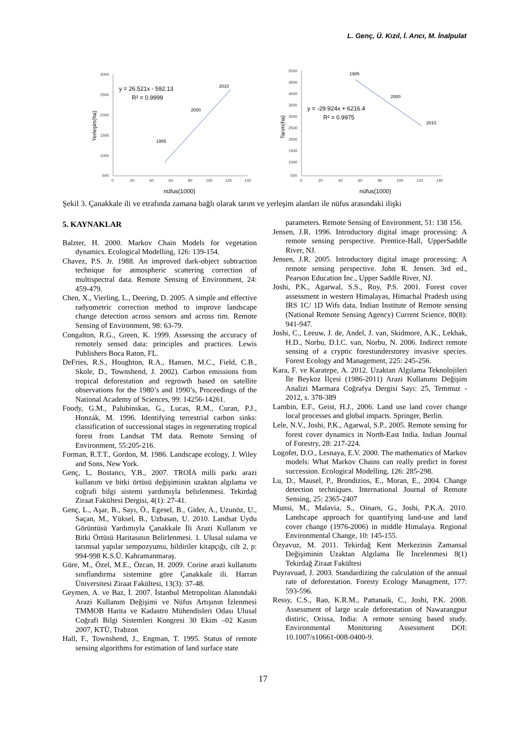L. Genç, Ü. Kızıl, İ. Arıcı, M. İnalpulat
3000
2500
2000
1500
1000
500
0
20
40
60
80
100
120
140
1985
2000
2010
y = 26.521x - 592.13
R² = 0.9999
Yerleşim(ha)
nüfus(1000)
5000
4500
4000
3500
3000
2500
2000
1500
1000
500
0
20
40
60
80
100
120
140
1985
2000
2010
y = -29.924x + 6216.4
R² = 0.9975
Tarım(ha)
nüfus(1000)
Şekil 3. Çanakkale ili ve etrafında zamana bağlı olarak tarım ve yerleşim alanları ile nüfus arasındaki ilişki
5. KAYNAKLAR
Balzter, H. 2000. Markov Chain Models for vegetation dynamics. Ecological Modelling, 126: 139-154.
Chavez, P.S. Jr. 1988. An improved dark-object subtraction technique for atmospheric scattering correction of multispectral data. Remote Sensing of Environment, 24: 459-479.
Chen, X., Vierling, L., Deering, D. 2005. A simple and effective radyometric correction method to improve landscape change detection across sensors and across tim. Remote Sensing of Environment, 98: 63-79.
Congalton, R.G., Green, K. 1999. Assessing the accuracy of remotely sensed data: principles and practices. Lewis Publishers Boca Raton, FL.
DeFries, R.S., Houghton, R.A., Hansen, M.C., Field, C.B., Skole, D., Townshend, J. 2002). Carbon emissions from tropical deforestation and regrowth based on satellite observations for the 1980’s and 1990’s, Proceedings of the National Academy of Sciences, 99: 14256-14261.
Foody, G.M., Palubinskas, G., Lucas, R.M., Curan, P.J., Honzák, M. 1996. Identifying terrestrial carbon sinks: classification of successional stages in regenerating tropical forest from Landsat TM data. Remote Sensing of Environment, 55:205-216.
Forman, R.T.T., Gordon, M. 1986. Landscape ecology, J. Wiley and Sons, New York.
Genç, L, Bostancı, Y.B., 2007. TROİA milli parkı arazi kullanım ve bitki örtüsü değişiminin uzaktan algılama ve coğrafi bilgi sistemi yardımıyla belirlenmesi. Tekirdağ Ziraat Fakültesi Dergisi, 4(1): 27-41.
Genç, L., Aşar, B., Sayı, Ö., Egesel, B., Gider, A., Uzunöz, U., Saçan, M., Yüksel, B., Uzbasan, U. 2010. Landsat Uydu Görüntüsü Yardımıyla Çanakkale İli Arazi Kullanım ve Bitki Örtüsü Haritasının Belirlenmesi. 1. Ulusal sulama ve tarımsal yapılar sempozyumu, bildiriler kitapçığı, cilt 2, p: 994-998 K.S.Ü. Kahramanmaraş.
Güre, M., Özel, M.E., Özcan, H. 2009. Corine arazi kullanımı sınıflandırma sistemine göre Çanakkale ili. Harran Üniversitesi Ziraat Fakültesi, 13(3): 37-48.
Geymen, A. ve Baz, İ. 2007. İstanbul Metropolitan Alanındaki Arazi Kullanım Değişimi ve Nüfus Artışının İzlenmesi TMMOB Harita ve Kadastro Mühendisleri Odası Ulusal Coğrafi Bilgi Sistemleri Kongresi 30 Ekim –02 Kasım 2007, KTÜ, Trabzon
Hall, F., Townshend, J., Engman, T. 1995. Status of remote sensing algorithms for estimation of land surface state
parameters. Remote Sensing of Environment, 51: 138 156.
Jensen, J.R. 1996. Introductory digital image processing: A remote sensing perspective. Prentice-Hall, UpperSaddle River, NJ.
Jensen, J.R. 2005. Introductory digital image processing: A remote sensing perspective. John R. Jensen. 3rd ed., Pearson Education Inc., Upper Saddle River, NJ.
Joshi, P.K., Agarwal, S.S., Roy, P.S. 2001. Forest cover assessment in western Himalayas, Himachal Pradesh using IRS 1C/ 1D Wifs data, Indian Institute of Remote sensing (National Remote Sensing Agency) Current Science, 80(8): 941-947.
Joshi, C., Leeuw, J. de, Andel, J. van, Skidmore, A.K., Lekhak, H.D., Norbu, D.I.C. van, Norbu, N. 2006. Indirect remote sensing of a cryptic forestunderstorey invasive species. Forest Ecology and Management, 225: 245-256.
Kara, F. ve Karatepe, A. 2012. Uzaktan Algılama Teknolojileri İle Beykoz İlçesi (1986-2011) Arazi Kullanımı Değişim Analizi Marmara Coğrafya Dergisi Sayı: 25, Temmuz - 2012, s. 378-389
Lambin, E.F., Geist, H.J., 2006. Land use land cover change local processes and global impacts. Springer, Berlin.
Lele, N.V., Joshi, P.K., Agarwal, S.P., 2005. Remote sensing for forest cover dynamics in North-East India. Indian Journal of Forestry, 28: 217-224.
Logofet, D.O., Lesnaya, E.V. 2000. The mathematics of Markov models: What Markov Chains can really predict in forest succession. Ecological Modelling, 126: 285-298.
Lu, D., Mausel, P., Brondizios, E., Moran, E., 2004. Change detection techniques. International Journal of Remote Sensing, 25: 2365-2407
Munsi, M., Malavia, S., Oinarn, G., Joshi, P.K.A. 2010. Landscape approach for quantifying land-use and land cover change (1976-2006) in middle Himalaya. Regional Environmental Change, 10: 145-155.
Özyavuz, M. 2011. Tekirdağ Kent Merkezinin Zamansal Değişiminin Uzaktan Algılama İle İncelenmesi 8(1) Tekirdağ Ziraat Fakültesi
Puyravuad, J. 2003. Standardizing the calculation of the annual rate of deforestation. Foresty Ecology Managment, 177: 593-596.
Ressy, C.S., Rao, K.R.M., Pattanaik, C., Joshi, P.K. 2008. Assessment of large scale deforestation of Nawarangpur distiric, Orissa, India: A remote sensing based study. Environmental Monitoring Assessment DOI: 10.1007/s10661-008-0400-9.
17